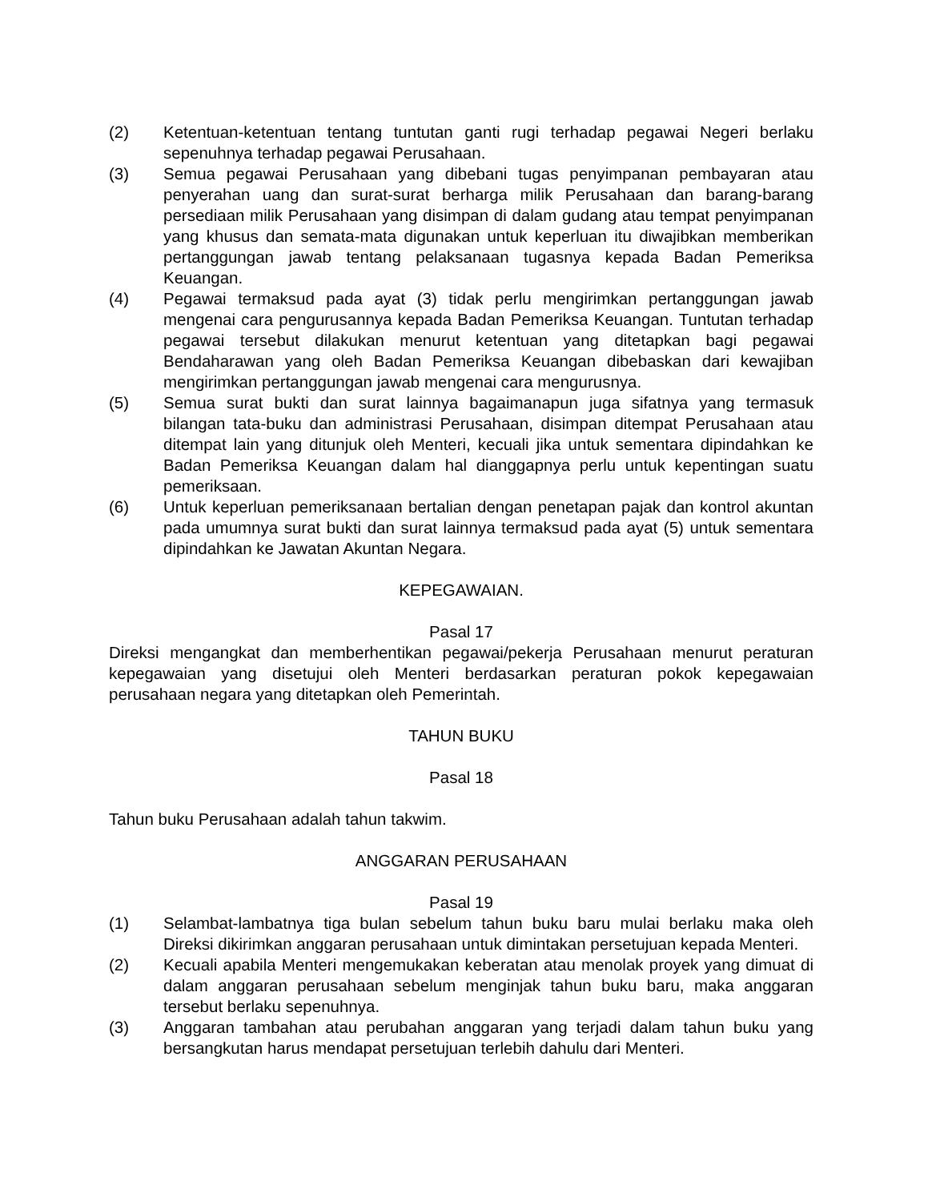(2) Ketentuan-ketentuan tentang tuntutan ganti rugi terhadap pegawai Negeri berlaku sepenuhnya terhadap pegawai Perusahaan.
(3) Semua pegawai Perusahaan yang dibebani tugas penyimpanan pembayaran atau penyerahan uang dan surat-surat berharga milik Perusahaan dan barang-barang persediaan milik Perusahaan yang disimpan di dalam gudang atau tempat penyimpanan yang khusus dan semata-mata digunakan untuk keperluan itu diwajibkan memberikan pertanggungan jawab tentang pelaksanaan tugasnya kepada Badan Pemeriksa Keuangan.
(4) Pegawai termaksud pada ayat (3) tidak perlu mengirimkan pertanggungan jawab mengenai cara pengurusannya kepada Badan Pemeriksa Keuangan. Tuntutan terhadap pegawai tersebut dilakukan menurut ketentuan yang ditetapkan bagi pegawai Bendaharawan yang oleh Badan Pemeriksa Keuangan dibebaskan dari kewajiban mengirimkan pertanggungan jawab mengenai cara mengurusnya.
(5) Semua surat bukti dan surat lainnya bagaimanapun juga sifatnya yang termasuk bilangan tata-buku dan administrasi Perusahaan, disimpan ditempat Perusahaan atau ditempat lain yang ditunjuk oleh Menteri, kecuali jika untuk sementara dipindahkan ke Badan Pemeriksa Keuangan dalam hal dianggapnya perlu untuk kepentingan suatu pemeriksaan.
(6) Untuk keperluan pemeriksanaan bertalian dengan penetapan pajak dan kontrol akuntan pada umumnya surat bukti dan surat lainnya termaksud pada ayat (5) untuk sementara dipindahkan ke Jawatan Akuntan Negara.
KEPEGAWAIAN.
Pasal 17
Direksi mengangkat dan memberhentikan pegawai/pekerja Perusahaan menurut peraturan kepegawaian yang disetujui oleh Menteri berdasarkan peraturan pokok kepegawaian perusahaan negara yang ditetapkan oleh Pemerintah.
TAHUN BUKU
Pasal 18
Tahun buku Perusahaan adalah tahun takwim.
ANGGARAN PERUSAHAAN
Pasal 19
(1) Selambat-lambatnya tiga bulan sebelum tahun buku baru mulai berlaku maka oleh Direksi dikirimkan anggaran perusahaan untuk dimintakan persetujuan kepada Menteri.
(2) Kecuali apabila Menteri mengemukakan keberatan atau menolak proyek yang dimuat di dalam anggaran perusahaan sebelum menginjak tahun buku baru, maka anggaran tersebut berlaku sepenuhnya.
(3) Anggaran tambahan atau perubahan anggaran yang terjadi dalam tahun buku yang bersangkutan harus mendapat persetujuan terlebih dahulu dari Menteri.